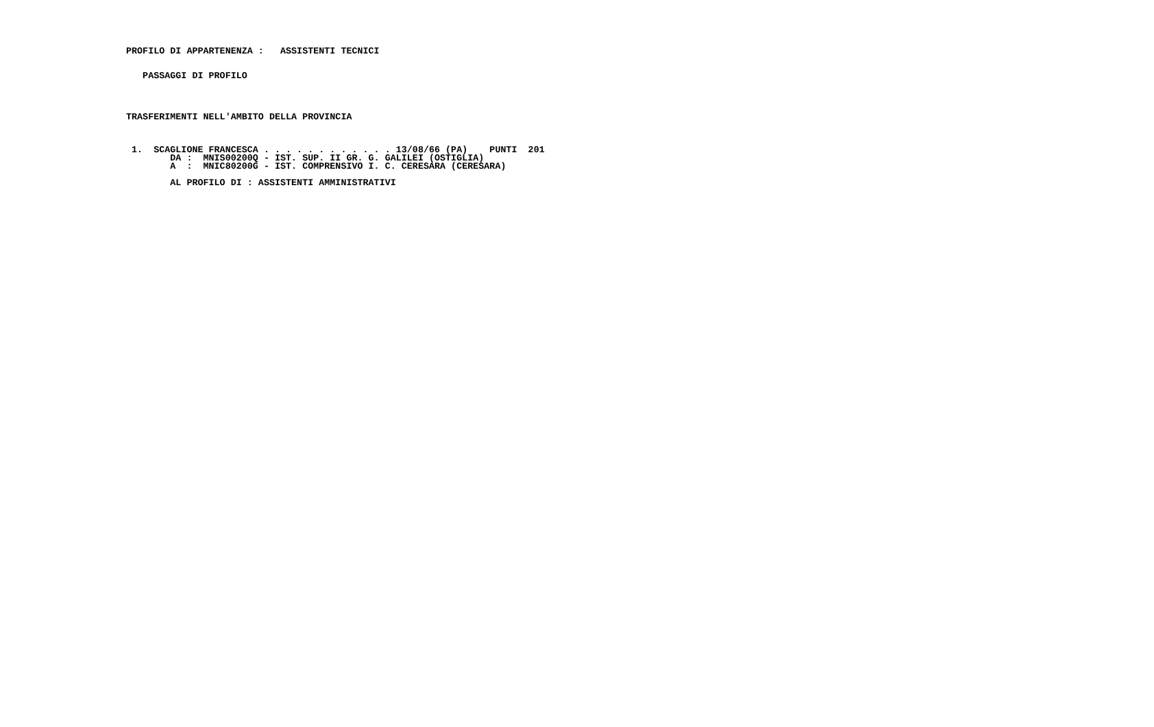PROFILO DI APPARTENENZA :   ASSISTENTI TECNICI


   PASSAGGI DI PROFILO




TRASFERIMENTI NELL'AMBITO DELLA PROVINCIA



 1.  SCAGLIONE FRANCESCA . . . . . . . . . . . . 13/08/66 (PA)    PUNTI  201
        DA :  MNIS00200Q - IST. SUP. II GR. G. GALILEI (OSTIGLIA)
        A  :  MNIC80200G - IST. COMPRENSIVO I. C. CERESARA (CERESARA)

        AL PROFILO DI : ASSISTENTI AMMINISTRATIVI